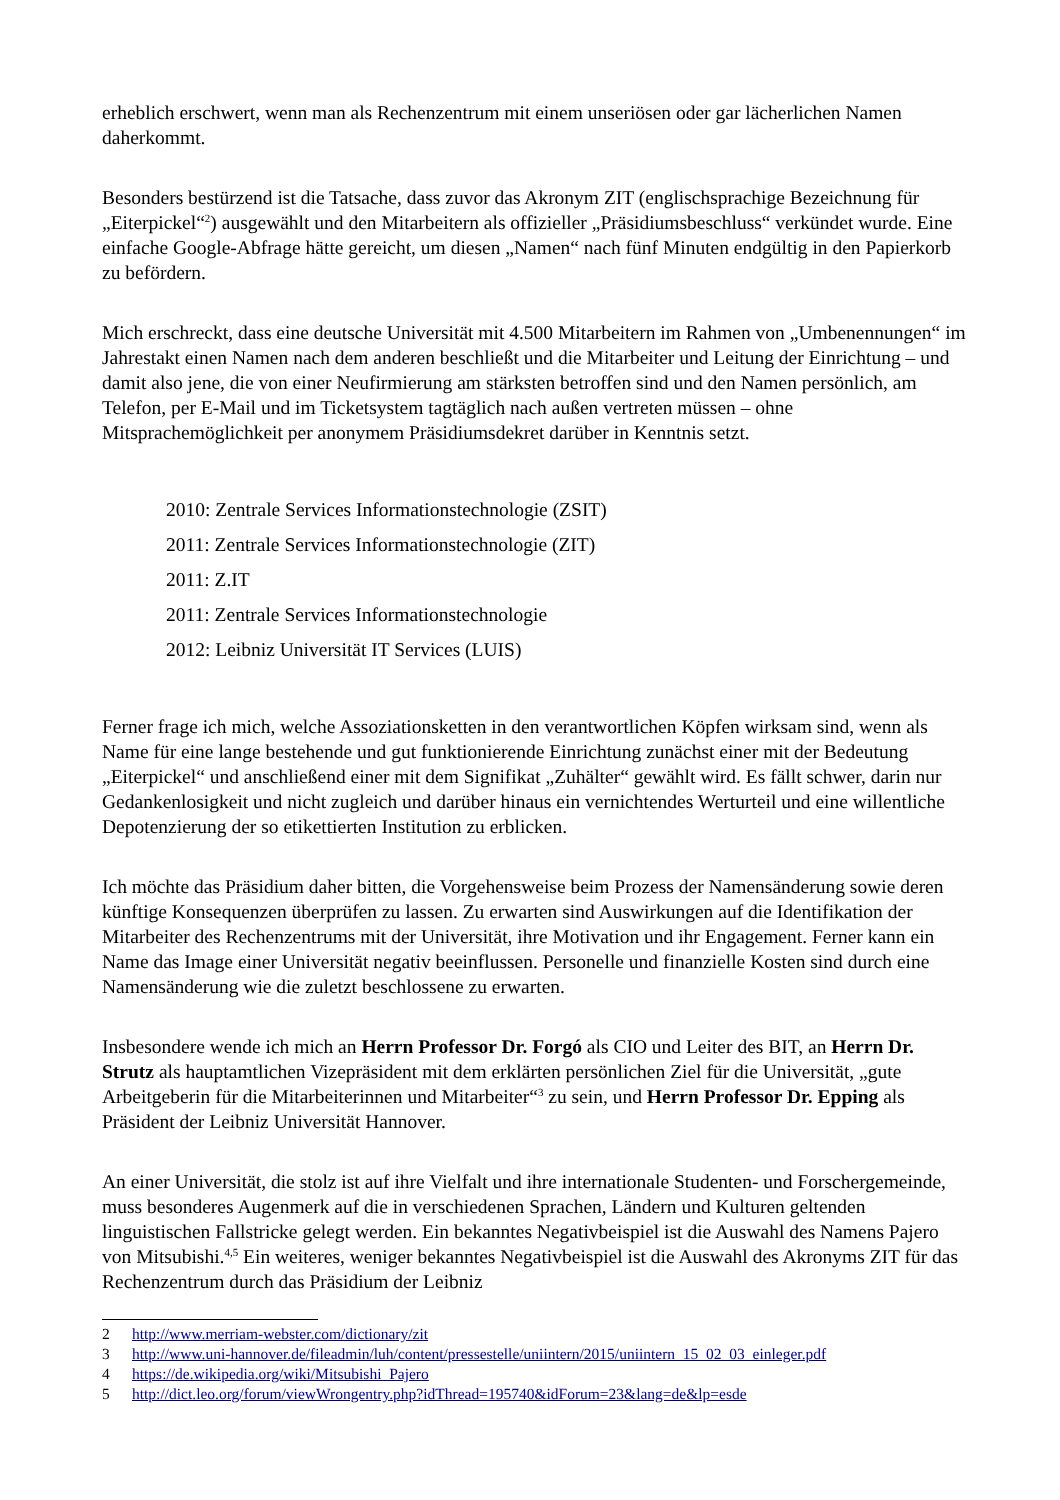erheblich erschwert, wenn man als Rechenzentrum mit einem unseriösen oder gar lächerlichen Namen daherkommt.
Besonders bestürzend ist die Tatsache, dass zuvor das Akronym ZIT (englischsprachige Bezeichnung für „Eiterpickel“<sup>2</sup>) ausgewählt und den Mitarbeitern als offizieller „Präsidiumsbeschluss“ verkündet wurde. Eine einfache Google-Abfrage hätte gereicht, um diesen „Namen“ nach fünf Minuten endgültig in den Papierkorb zu befördern.
Mich erschreckt, dass eine deutsche Universität mit 4.500 Mitarbeitern im Rahmen von „Umbenennungen“ im Jahrestakt einen Namen nach dem anderen beschließt und die Mitarbeiter und Leitung der Einrichtung – und damit also jene, die von einer Neufirmierung am stärksten betroffen sind und den Namen persönlich, am Telefon, per E-Mail und im Ticketsystem tagtäglich nach außen vertreten müssen – ohne Mitsprachemöglichkeit per anonymem Präsidiumsdekret darüber in Kenntnis setzt.
2010: Zentrale Services Informationstechnologie (ZSIT)
2011: Zentrale Services Informationstechnologie (ZIT)
2011: Z.IT
2011: Zentrale Services Informationstechnologie
2012: Leibniz Universität IT Services (LUIS)
Ferner frage ich mich, welche Assoziationsketten in den verantwortlichen Köpfen wirksam sind, wenn als Name für eine lange bestehende und gut funktionierende Einrichtung zunächst einer mit der Bedeutung „Eiterpickel“ und anschließend einer mit dem Signifikat „Zuhälter“ gewählt wird. Es fällt schwer, darin nur Gedankenlosigkeit und nicht zugleich und darüber hinaus ein vernichtendes Werturteil und eine willentliche Depotenzierung der so etikettierten Institution zu erblicken.
Ich möchte das Präsidium daher bitten, die Vorgehensweise beim Prozess der Namensänderung sowie deren künftige Konsequenzen überprüfen zu lassen. Zu erwarten sind Auswirkungen auf die Identifikation der Mitarbeiter des Rechenzentrums mit der Universität, ihre Motivation und ihr Engagement. Ferner kann ein Name das Image einer Universität negativ beeinflussen. Personelle und finanzielle Kosten sind durch eine Namensänderung wie die zuletzt beschlossene zu erwarten.
Insbesondere wende ich mich an Herrn Professor Dr. Forgó als CIO und Leiter des BIT, an Herrn Dr. Strutz als hauptamtlichen Vizepräsident mit dem erklärten persönlichen Ziel für die Universität, „gute Arbeitgeberin für die Mitarbeiterinnen und Mitarbeiter“<sup>3</sup> zu sein, und Herrn Professor Dr. Epping als Präsident der Leibniz Universität Hannover.
An einer Universität, die stolz ist auf ihre Vielfalt und ihre internationale Studenten- und Forschergemeinde, muss besonderes Augenmerk auf die in verschiedenen Sprachen, Ländern und Kulturen geltenden linguistischen Fallstricke gelegt werden. Ein bekanntes Negativbeispiel ist die Auswahl des Namens Pajero von Mitsubishi.<sup>4,5</sup> Ein weiteres, weniger bekanntes Negativbeispiel ist die Auswahl des Akronyms ZIT für das Rechenzentrum durch das Präsidium der Leibniz
2 http://www.merriam-webster.com/dictionary/zit
3 http://www.uni-hannover.de/fileadmin/luh/content/pressestelle/uniintern/2015/uniintern_15_02_03_einleger.pdf
4 https://de.wikipedia.org/wiki/Mitsubishi_Pajero
5 http://dict.leo.org/forum/viewWrongentry.php?idThread=195740&idForum=23&lang=de&lp=esde